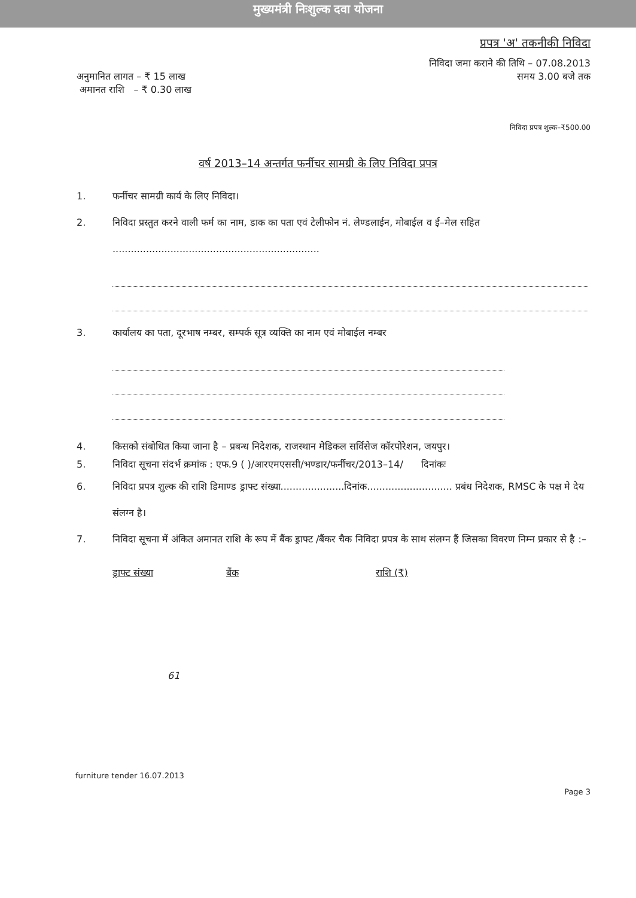मुख्यमंत्री निःशुल्क दवा योजना
प्रपत्र 'अ' तकनीकी निविदा
निविदा जमा कराने की तिथि – 07.08.2013
अनुमानित लागत – ₹ 15 लाख
अमानत राशि – ₹ 0.30 लाख
समय 3.00 बजे तक
निविदा प्रपत्र शुल्क–₹500.00
वर्ष 2013–14 अन्तर्गत फर्नीचर सामग्री के लिए निविदा प्रपत्र
1. फर्नीचर सामग्री कार्य के लिए निविदा।
2. निविदा प्रस्तुत करने वाली फर्म का नाम, डाक का पता एवं टेलीफोन नं. लेण्डलाईन, मोबाईल व ई–मेल सहित ....................................................................
3. कार्यालय का पता, दूरभाष नम्बर, सम्पर्क सूत्र व्यक्ति का नाम एवं मोबाईल नम्बर
4. किसको संबोधित किया जाना है – प्रबन्ध निदेशक, राजस्थान मेडिकल सर्विसेज कॉरपोरेशन, जयपुर।
5. निविदा सूचना संदर्भ क्रमांक : एफ.9 ( )/आरएमएससी/भण्डार/फर्नीचर/2013–14/ दिनांकः
6. निविदा प्रपत्र शुल्क की राशि डिमाण्ड ड्राफ्ट संख्या.....................दिनांक............................ प्रबंध निदेशक, RMSC के पक्ष मे देय संलग्न है।
7. निविदा सूचना में अंकित अमानत राशि के रूप में बैंक ड्राफ्ट /बैंकर चैक निविदा प्रपत्र के साथ संलग्न हैं जिसका विवरण निम्न प्रकार से है :–
ड्राफ्ट संख्या बैंक राशि (₹)
61
furniture tender 16.07.2013
Page 3